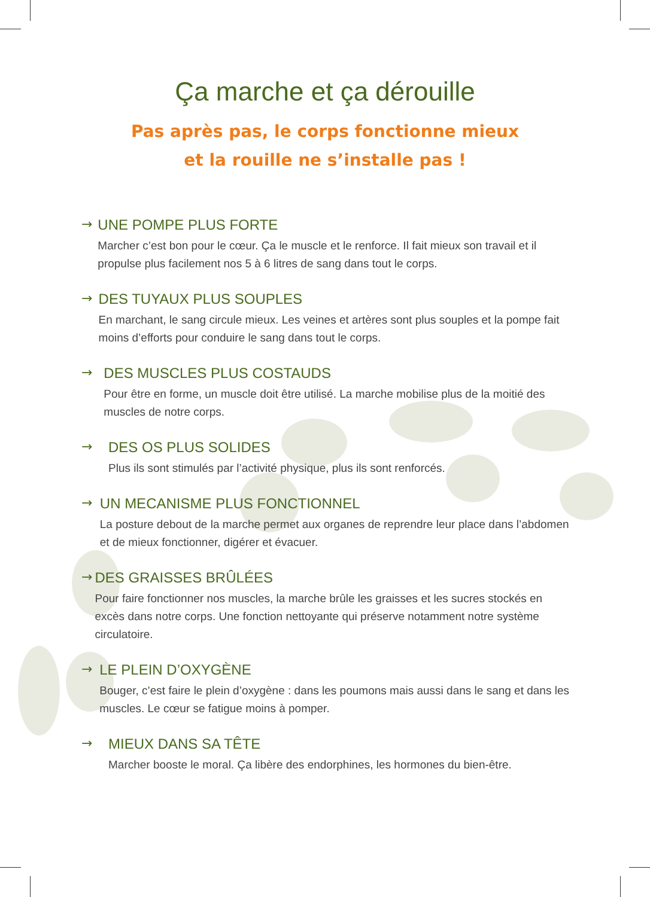Ça marche et ça dérouille
Pas après pas, le corps fonctionne mieux
et la rouille ne s’installe pas !
→ UNE POMPE PLUS FORTE
Marcher c’est bon pour le cœur. Ça le muscle et le renforce. Il fait mieux son travail et il propulse plus facilement nos 5 à 6 litres de sang dans tout le corps.
→ DES TUYAUX PLUS SOUPLES
En marchant, le sang circule mieux. Les veines et artères sont plus souples et la pompe fait moins d’efforts pour conduire le sang dans tout le corps.
→ DES MUSCLES PLUS COSTAUDS
Pour être en forme, un muscle doit être utilisé. La marche mobilise plus de la moitié des muscles de notre corps.
→ DES OS PLUS SOLIDES
Plus ils sont stimulés par l’activité physique, plus ils sont renforcés.
→ UN MECANISME PLUS FONCTIONNEL
La posture debout de la marche permet aux organes de reprendre leur place dans l’abdomen et de mieux fonctionner, digérer et évacuer.
→ DES GRAISSES BRÛLÉES
Pour faire fonctionner nos muscles, la marche brûle les graisses et les sucres stockés en excès dans notre corps. Une fonction nettoyante qui préserve notamment notre système circulatoire.
→ LE PLEIN D’OXYGÈNE
Bouger, c’est faire le plein d’oxygène : dans les poumons mais aussi dans le sang et dans les muscles. Le cœur se fatigue moins à pomper.
→ MIEUX DANS SA TÊTE
Marcher booste le moral. Ça libère des endorphines, les hormones du bien-être.